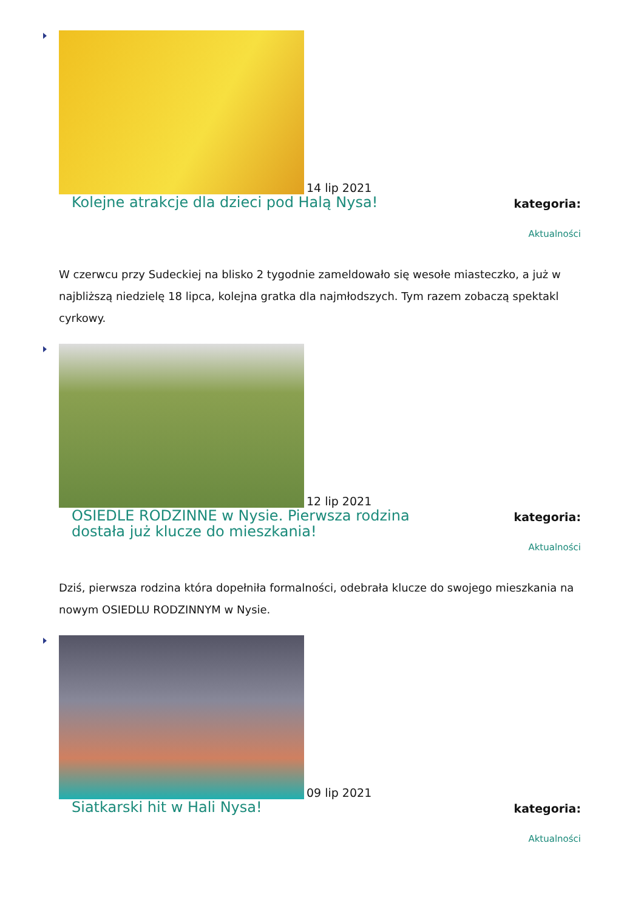14 lip 2021
Kolejne atrakcje dla dzieci pod Halą Nysa!
kategoria:
Aktualności
W czerwcu przy Sudeckiej na blisko 2 tygodnie zameldowało się wesołe miasteczko, a już w najbliższą niedzielę 18 lipca, kolejna gratka dla najmłodszych. Tym razem zobaczą spektakl cyrkowy.
12 lip 2021
OSIEDLE RODZINNE w Nysie. Pierwsza rodzina dostała już klucze do mieszkania!
kategoria:
Aktualności
Dziś, pierwsza rodzina która dopełniła formalności, odebrała klucze do swojego mieszkania na nowym OSIEDLU RODZINNYM w Nysie.
09 lip 2021
Siatkarski hit w Hali Nysa!
kategoria:
Aktualności